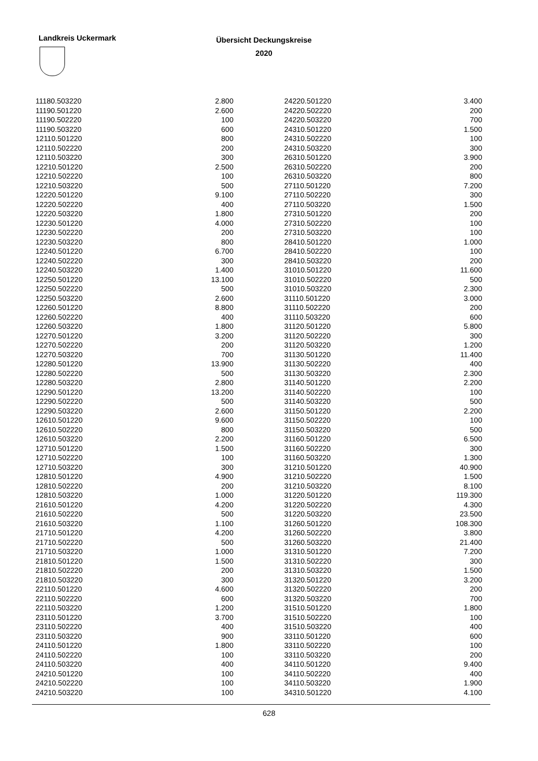Landkreis Uckermark
Übersicht Deckungskreise
2020
| 11180.503220 | 2.800 | | 24220.501220 | 3.400 |
| 11190.501220 | 2.600 | | 24220.502220 | 200 |
| 11190.502220 | 100 | | 24220.503220 | 700 |
| 11190.503220 | 600 | | 24310.501220 | 1.500 |
| 12110.501220 | 800 | | 24310.502220 | 100 |
| 12110.502220 | 200 | | 24310.503220 | 300 |
| 12110.503220 | 300 | | 26310.501220 | 3.900 |
| 12210.501220 | 2.500 | | 26310.502220 | 200 |
| 12210.502220 | 100 | | 26310.503220 | 800 |
| 12210.503220 | 500 | | 27110.501220 | 7.200 |
| 12220.501220 | 9.100 | | 27110.502220 | 300 |
| 12220.502220 | 400 | | 27110.503220 | 1.500 |
| 12220.503220 | 1.800 | | 27310.501220 | 200 |
| 12230.501220 | 4.000 | | 27310.502220 | 100 |
| 12230.502220 | 200 | | 27310.503220 | 100 |
| 12230.503220 | 800 | | 28410.501220 | 1.000 |
| 12240.501220 | 6.700 | | 28410.502220 | 100 |
| 12240.502220 | 300 | | 28410.503220 | 200 |
| 12240.503220 | 1.400 | | 31010.501220 | 11.600 |
| 12250.501220 | 13.100 | | 31010.502220 | 500 |
| 12250.502220 | 500 | | 31010.503220 | 2.300 |
| 12250.503220 | 2.600 | | 31110.501220 | 3.000 |
| 12260.501220 | 8.800 | | 31110.502220 | 200 |
| 12260.502220 | 400 | | 31110.503220 | 600 |
| 12260.503220 | 1.800 | | 31120.501220 | 5.800 |
| 12270.501220 | 3.200 | | 31120.502220 | 300 |
| 12270.502220 | 200 | | 31120.503220 | 1.200 |
| 12270.503220 | 700 | | 31130.501220 | 11.400 |
| 12280.501220 | 13.900 | | 31130.502220 | 400 |
| 12280.502220 | 500 | | 31130.503220 | 2.300 |
| 12280.503220 | 2.800 | | 31140.501220 | 2.200 |
| 12290.501220 | 13.200 | | 31140.502220 | 100 |
| 12290.502220 | 500 | | 31140.503220 | 500 |
| 12290.503220 | 2.600 | | 31150.501220 | 2.200 |
| 12610.501220 | 9.600 | | 31150.502220 | 100 |
| 12610.502220 | 800 | | 31150.503220 | 500 |
| 12610.503220 | 2.200 | | 31160.501220 | 6.500 |
| 12710.501220 | 1.500 | | 31160.502220 | 300 |
| 12710.502220 | 100 | | 31160.503220 | 1.300 |
| 12710.503220 | 300 | | 31210.501220 | 40.900 |
| 12810.501220 | 4.900 | | 31210.502220 | 1.500 |
| 12810.502220 | 200 | | 31210.503220 | 8.100 |
| 12810.503220 | 1.000 | | 31220.501220 | 119.300 |
| 21610.501220 | 4.200 | | 31220.502220 | 4.300 |
| 21610.502220 | 500 | | 31220.503220 | 23.500 |
| 21610.503220 | 1.100 | | 31260.501220 | 108.300 |
| 21710.501220 | 4.200 | | 31260.502220 | 3.800 |
| 21710.502220 | 500 | | 31260.503220 | 21.400 |
| 21710.503220 | 1.000 | | 31310.501220 | 7.200 |
| 21810.501220 | 1.500 | | 31310.502220 | 300 |
| 21810.502220 | 200 | | 31310.503220 | 1.500 |
| 21810.503220 | 300 | | 31320.501220 | 3.200 |
| 22110.501220 | 4.600 | | 31320.502220 | 200 |
| 22110.502220 | 600 | | 31320.503220 | 700 |
| 22110.503220 | 1.200 | | 31510.501220 | 1.800 |
| 23110.501220 | 3.700 | | 31510.502220 | 100 |
| 23110.502220 | 400 | | 31510.503220 | 400 |
| 23110.503220 | 900 | | 33110.501220 | 600 |
| 24110.501220 | 1.800 | | 33110.502220 | 100 |
| 24110.502220 | 100 | | 33110.503220 | 200 |
| 24110.503220 | 400 | | 34110.501220 | 9.400 |
| 24210.501220 | 100 | | 34110.502220 | 400 |
| 24210.502220 | 100 | | 34110.503220 | 1.900 |
| 24210.503220 | 100 | | 34310.501220 | 4.100 |
628